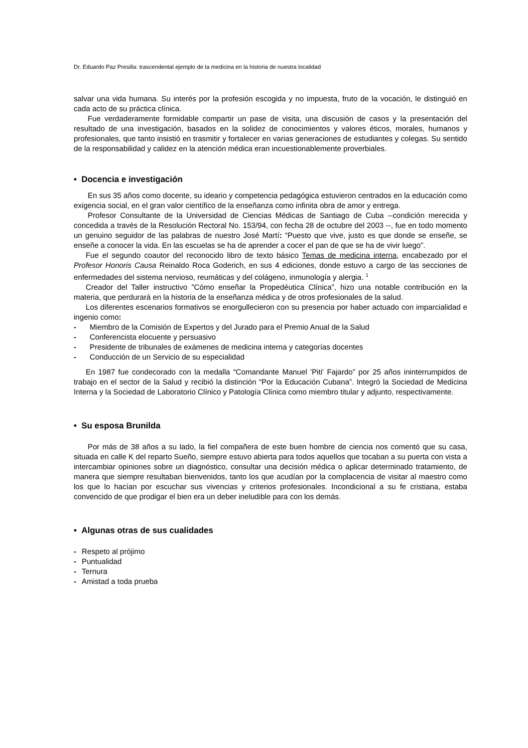Dr. Eduardo Paz Presilla: trascendental ejemplo de la medicina en la historia de nuestra localidad
salvar una vida humana. Su interés por la profesión escogida y no impuesta, fruto de la vocación, le distinguió en cada acto de su práctica clínica.
Fue verdaderamente formidable compartir un pase de visita, una discusión de casos y la presentación del resultado de una investigación, basados en la solidez de conocimientos y valores éticos, morales, humanos y profesionales, que tanto insistió en trasmitir y fortalecer en varias generaciones de estudiantes y colegas. Su sentido de la responsabilidad y calidez en la atención médica eran incuestionablemente proverbiales.
• Docencia e investigación
En sus 35 años como docente, su ideario y competencia pedagógica estuvieron centrados en la educación como exigencia social, en el gran valor científico de la enseñanza como infinita obra de amor y entrega.
Profesor Consultante de la Universidad de Ciencias Médicas de Santiago de Cuba --condición merecida y concedida a través de la Resolución Rectoral No. 153/94, con fecha 28 de octubre del 2003 --, fue en todo momento un genuino seguidor de las palabras de nuestro José Martí: “Puesto que vive, justo es que donde se enseñe, se enseñe a conocer la vida. En las escuelas se ha de aprender a cocer el pan de que se ha de vivir luego”.
Fue el segundo coautor del reconocido libro de texto básico Temas de medicina interna, encabezado por el Profesor Honoris Causa Reinaldo Roca Goderich, en sus 4 ediciones, donde estuvo a cargo de las secciones de enfermedades del sistema nervioso, reumáticas y del colágeno, inmunología y alergia. <sup>1</sup>
Creador del Taller instructivo ”Cómo enseñar la Propedéutica Clínica”, hizo una notable contribución en la materia, que perdurará en la historia de la enseñanza médica y de otros profesionales de la salud.
Los diferentes escenarios formativos se enorgullecieron con su presencia por haber actuado con imparcialidad e ingenio como:
- Miembro de la Comisión de Expertos y del Jurado para el Premio Anual de la Salud
- Conferencista elocuente y persuasivo
- Presidente de tribunales de exámenes de medicina interna y categorías docentes
- Conducción de un Servicio de su especialidad
En 1987 fue condecorado con la medalla “Comandante Manuel 'Piti' Fajardo” por 25 años ininterrumpidos de trabajo en el sector de la Salud y recibió la distinción “Por la Educación Cubana”. Integró la Sociedad de Medicina Interna y la Sociedad de Laboratorio Clínico y Patología Clínica como miembro titular y adjunto, respectivamente.
• Su esposa Brunilda
Por más de 38 años a su lado, la fiel compañera de este buen hombre de ciencia nos comentó que su casa, situada en calle K del reparto Sueño, siempre estuvo abierta para todos aquellos que tocaban a su puerta con vista a intercambiar opiniones sobre un diagnóstico, consultar una decisión médica o aplicar determinado tratamiento, de manera que siempre resultaban bienvenidos, tanto los que acudían por la complacencia de visitar al maestro como los que lo hacían por escuchar sus vivencias y criterios profesionales. Incondicional a su fe cristiana, estaba convencido de que prodigar el bien era un deber ineludible para con los demás.
• Algunas otras de sus cualidades
- Respeto al prójimo
- Puntualidad
- Ternura
- Amistad a toda prueba